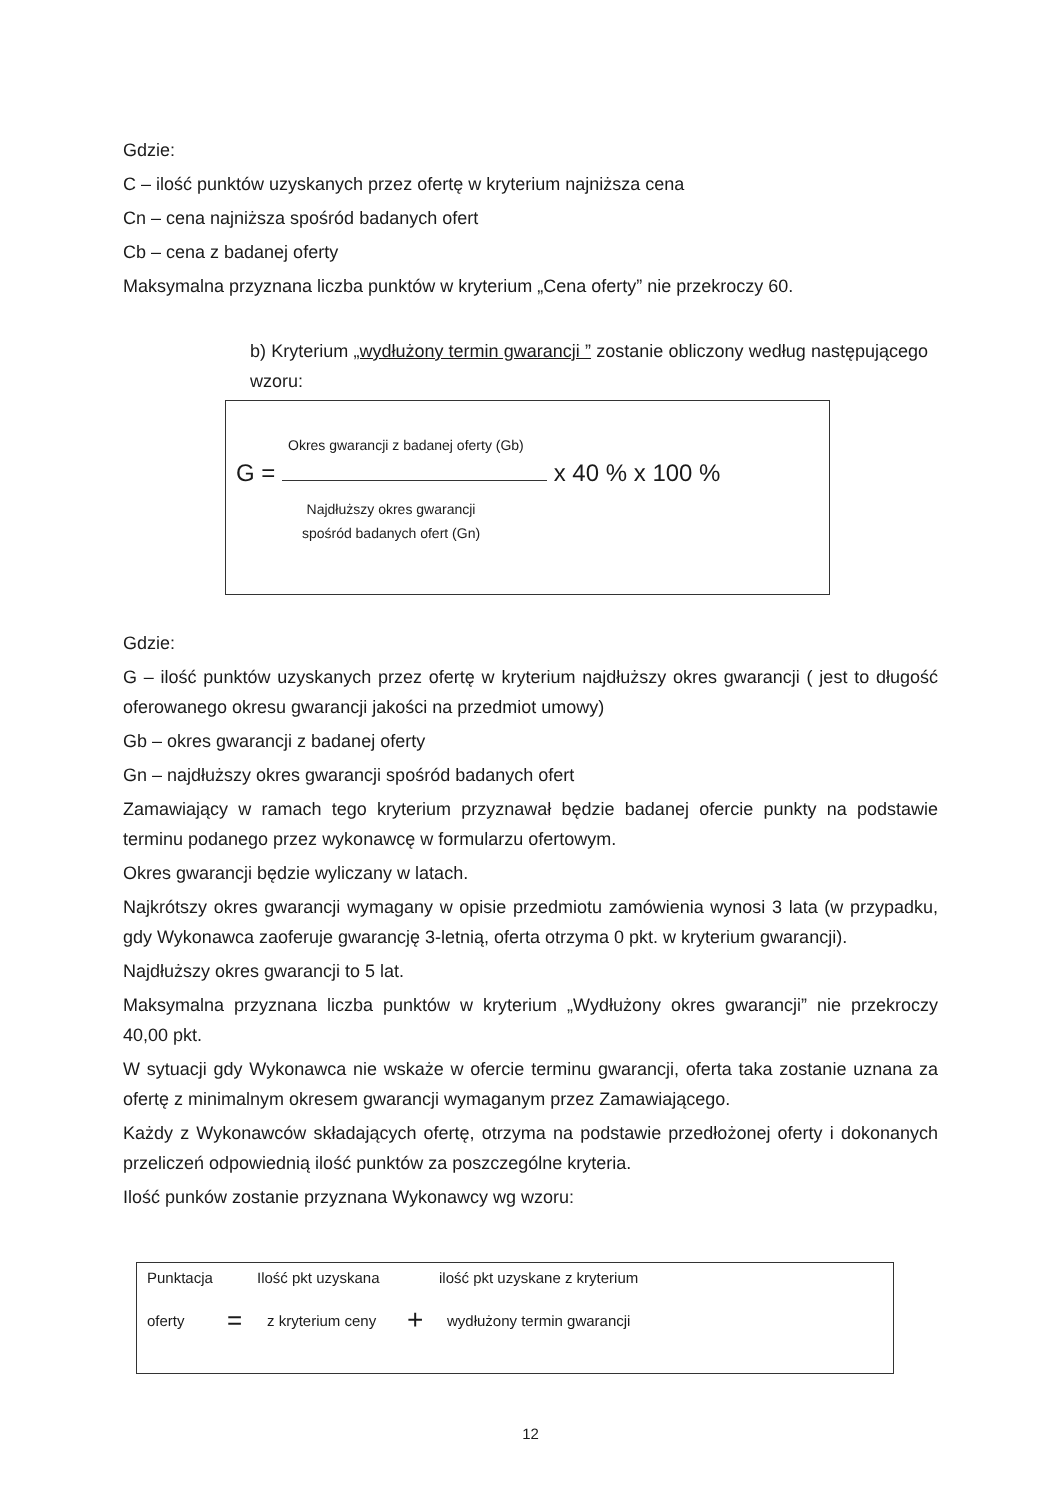Gdzie:
C – ilość punktów uzyskanych przez ofertę w kryterium najniższa cena
Cn – cena najniższa spośród badanych ofert
Cb – cena z badanej oferty
Maksymalna przyznana liczba punktów w kryterium „Cena oferty” nie przekroczy 60.
b) Kryterium „wydłużony termin gwarancji ” zostanie obliczony według następującego wzoru:
Okres gwarancji z badanej oferty (Gb)
G = x 40 % x 100 %
Najdłuższy okres gwarancji
spośród badanych ofert (Gn)
Gdzie:
G – ilość punktów uzyskanych przez ofertę w kryterium najdłuższy okres gwarancji ( jest to długość oferowanego okresu gwarancji jakości na przedmiot umowy)
Gb – okres gwarancji z badanej oferty
Gn – najdłuższy okres gwarancji spośród badanych ofert
Zamawiający w ramach tego kryterium przyznawał będzie badanej ofercie punkty na podstawie terminu podanego przez wykonawcę w formularzu ofertowym.
Okres gwarancji będzie wyliczany w latach.
Najkrótszy okres gwarancji wymagany w opisie przedmiotu zamówienia wynosi 3 lata (w przypadku, gdy Wykonawca zaoferuje gwarancję 3-letnią, oferta otrzyma 0 pkt. w kryterium gwarancji).
Najdłuższy okres gwarancji to 5 lat.
Maksymalna przyznana liczba punktów w kryterium „Wydłużony okres gwarancji” nie przekroczy 40,00 pkt.
W sytuacji gdy Wykonawca nie wskaże w ofercie terminu gwarancji, oferta taka zostanie uznana za ofertę z minimalnym okresem gwarancji wymaganym przez Zamawiającego.
Każdy z Wykonawców składających ofertę, otrzyma na podstawie przedłożonej oferty i dokonanych przeliczeń odpowiednią ilość punktów za poszczególne kryteria.
Ilość punków zostanie przyznana Wykonawcy wg wzoru:
Punktacja Ilość pkt uzyskana ilość pkt uzyskane z kryterium
oferty = z kryterium ceny + wydłużony termin gwarancji
12